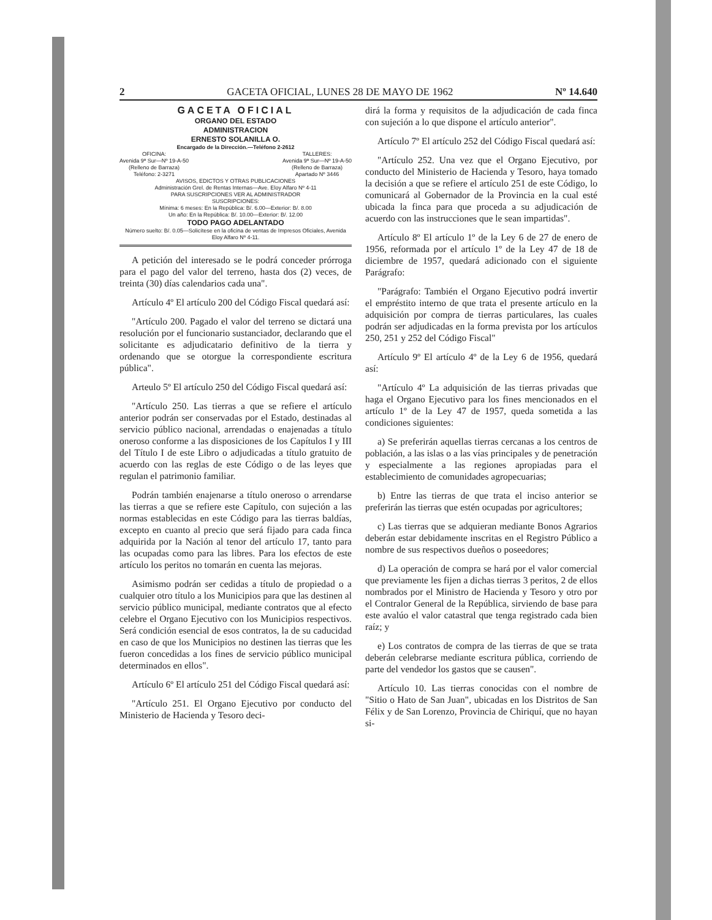2 GACETA OFICIAL, LUNES 28 DE MAYO DE 1962 Nº 14.640
GACETA OFICIAL
ORGANO DEL ESTADO
ADMINISTRACION
ERNESTO SOLANILLA O.
Encargado de la Dirección.—Teléfono 2-2612
OFICINA:
Avenida 9ª Sur—Nº 19-A-50
(Relleno de Barraza)
Teléfono: 2-3271
TALLERES:
Avenida 9ª Sur—Nº 19-A-50
(Relleno de Barraza)
Apartado Nº 3446
AVISOS, EDICTOS Y OTRAS PUBLICACIONES
Administración Grel. de Rentas Internas—Ave. Eloy Alfaro Nº 4-11
PARA SUSCRIPCIONES VER AL ADMINISTRADOR
SUSCRIPCIONES:
Mínima: 6 meses: En la República: B/. 6.00—Exterior: B/. 8.00
Un año: En la República: B/. 10.00—Exterior: B/. 12.00
TODO PAGO ADELANTADO
Número suelto: B/. 0.05—Solicítese en la oficina de ventas de Impresos Oficiales, Avenida Eloy Alfaro Nº 4-11.
A petición del interesado se le podrá conceder prórroga para el pago del valor del terreno, hasta dos (2) veces, de treinta (30) días calendarios cada una".
Artículo 4º El artículo 200 del Código Fiscal quedará así:
"Artículo 200. Pagado el valor del terreno se dictará una resolución por el funcionario sustanciador, declarando que el solicitante es adjudicatario definitivo de la tierra y ordenando que se otorgue la correspondiente escritura pública".
Arteulo 5º El artículo 250 del Código Fiscal quedará así:
"Artículo 250. Las tierras a que se refiere el artículo anterior podrán ser conservadas por el Estado, destinadas al servicio público nacional, arrendadas o enajenadas a título oneroso conforme a las disposiciones de los Capítulos I y III del Título I de este Libro o adjudicadas a título gratuito de acuerdo con las reglas de este Código o de las leyes que regulan el patrimonio familiar.
Podrán también enajenarse a título oneroso o arrendarse las tierras a que se refiere este Capítulo, con sujeción a las normas establecidas en este Código para las tierras baldías, excepto en cuanto al precio que será fijado para cada finca adquirida por la Nación al tenor del artículo 17, tanto para las ocupadas como para las libres. Para los efectos de este artículo los peritos no tomarán en cuenta las mejoras.
Asimismo podrán ser cedidas a título de propiedad o a cualquier otro título a los Municipios para que las destinen al servicio público municipal, mediante contratos que al efecto celebre el Organo Ejecutivo con los Municipios respectivos. Será condición esencial de esos contratos, la de su caducidad en caso de que los Municipios no destinen las tierras que les fueron concedidas a los fines de servicio público municipal determinados en ellos".
Artículo 6º El artículo 251 del Código Fiscal quedará así:
"Artículo 251. El Organo Ejecutivo por conducto del Ministerio de Hacienda y Tesoro deci-
dirá la forma y requisitos de la adjudicación de cada finca con sujeción a lo que dispone el artículo anterior".
Artículo 7º El artículo 252 del Código Fiscal quedará así:
"Artículo 252. Una vez que el Organo Ejecutivo, por conducto del Ministerio de Hacienda y Tesoro, haya tomado la decisión a que se refiere el artículo 251 de este Código, lo comunicará al Gobernador de la Provincia en la cual esté ubicada la finca para que proceda a su adjudicación de acuerdo con las instrucciones que le sean impartidas".
Artículo 8º El artículo 1º de la Ley 6 de 27 de enero de 1956, reformada por el artículo 1º de la Ley 47 de 18 de diciembre de 1957, quedará adicionado con el siguiente Parágrafo:
"Parágrafo: También el Organo Ejecutivo podrá invertir el empréstito interno de que trata el presente artículo en la adquisición por compra de tierras particulares, las cuales podrán ser adjudicadas en la forma prevista por los artículos 250, 251 y 252 del Código Fiscal"
Artículo 9º El artículo 4º de la Ley 6 de 1956, quedará así:
"Artículo 4º La adquisición de las tierras privadas que haga el Organo Ejecutivo para los fines mencionados en el artículo 1º de la Ley 47 de 1957, queda sometida a las condiciones siguientes:
a) Se preferirán aquellas tierras cercanas a los centros de población, a las islas o a las vías principales y de penetración y especialmente a las regiones apropiadas para el establecimiento de comunidades agropecuarias;
b) Entre las tierras de que trata el inciso anterior se preferirán las tierras que estén ocupadas por agricultores;
c) Las tierras que se adquieran mediante Bonos Agrarios deberán estar debidamente inscritas en el Registro Público a nombre de sus respectivos dueños o poseedores;
d) La operación de compra se hará por el valor comercial que previamente les fijen a dichas tierras 3 peritos, 2 de ellos nombrados por el Ministro de Hacienda y Tesoro y otro por el Contralor General de la República, sirviendo de base para este avalúo el valor catastral que tenga registrado cada bien raíz; y
e) Los contratos de compra de las tierras de que se trata deberán celebrarse mediante escritura pública, corriendo de parte del vendedor los gastos que se causen".
Artículo 10. Las tierras conocidas con el nombre de "Sitio o Hato de San Juan", ubicadas en los Distritos de San Félix y de San Lorenzo, Provincia de Chiriquí, que no hayan si-